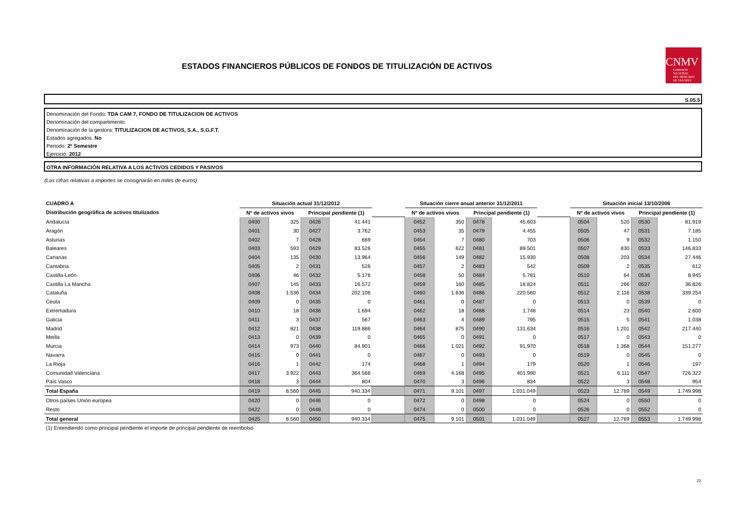ESTADOS FINANCIEROS PÚBLICOS DE FONDOS DE TITULIZACIÓN DE ACTIVOS
CNMV
COMISIÓN
NACIONAL
DEL MERCADO
DE VALORES
S.05.5
Denominación del Fondo: TDA CAM 7, FONDO DE TITULIZACION DE ACTIVOS
Denominación del compartimento:
Denominación de la gestora: TITULIZACION DE ACTIVOS, S.A., S.G.F.T.
Estados agregados: No
Periodo: 2º Semestre
Ejercicio: 2012
OTRA INFORMACIÓN RELATIVA A LOS ACTIVOS CEDIDOS Y PASIVOS
(Las cifras relativas a importes se consignarán en miles de euros)
| CUADRO A | Situación actual 31/12/2012 | | | | | Situación cierre anual anterior 31/12/2011 | | | | | Situación inicial 13/10/2006 | | | |
| Distribución geográfica de activos titulizados | Nº de activos vivos | | Principal pendiente (1) | | | Nº de activos vivos | | Principal pendiente (1) | | | Nº de activos vivos | | Principal pendiente (1) | |
| Andalucía | 0400 | 325 | 0426 | 41.441 | | 0452 | 350 | 0478 | 45.603 | | 0504 | 520 | 0530 | 81.919 |
| Aragón | 0401 | 30 | 0427 | 3.762 | | 0453 | 35 | 0479 | 4.455 | | 0505 | 47 | 0531 | 7.185 |
| Asturias | 0402 | 7 | 0428 | 669 | | 0454 | 7 | 0480 | 703 | | 0506 | 9 | 0532 | 1.150 |
| Baleares | 0403 | 593 | 0429 | 83.526 | | 0455 | 622 | 0481 | 89.501 | | 0507 | 830 | 0533 | 146.833 |
| Canarias | 0404 | 135 | 0430 | 13.964 | | 0456 | 149 | 0482 | 15.930 | | 0508 | 203 | 0534 | 27.446 |
| Cantabria | 0405 | 2 | 0431 | 526 | | 0457 | 2 | 0483 | 542 | | 0509 | 2 | 0535 | 612 |
| Castilla-León | 0406 | 46 | 0432 | 5.176 | | 0458 | 50 | 0484 | 5.781 | | 0510 | 64 | 0536 | 8.945 |
| Castilla La Mancha | 0407 | 145 | 0433 | 16.572 | | 0459 | 160 | 0485 | 18.824 | | 0511 | 266 | 0537 | 36.826 |
| Cataluña | 0408 | 1.536 | 0434 | 202.106 | | 0460 | 1.636 | 0486 | 220.560 | | 0512 | 2.116 | 0538 | 339.254 |
| Ceuta | 0409 | 0 | 0435 | 0 | | 0461 | 0 | 0487 | 0 | | 0513 | 0 | 0539 | 0 |
| Extremadura | 0410 | 18 | 0436 | 1.694 | | 0462 | 18 | 0488 | 1.748 | | 0514 | 23 | 0540 | 2.600 |
| Galicia | 0411 | 3 | 0437 | 567 | | 0463 | 4 | 0489 | 795 | | 0515 | 5 | 0541 | 1.038 |
| Madrid | 0412 | 821 | 0438 | 119.886 | | 0464 | 875 | 0490 | 131.634 | | 0516 | 1.201 | 0542 | 217.440 |
| Meilla | 0413 | 0 | 0439 | 0 | | 0465 | 0 | 0491 | 0 | | 0517 | 0 | 0543 | 0 |
| Murcia | 0414 | 973 | 0440 | 84.901 | | 0466 | 1.021 | 0492 | 91.970 | | 0518 | 1.368 | 0544 | 151.277 |
| Navarra | 0415 | 0 | 0441 | 0 | | 0467 | 0 | 0493 | 0 | | 0519 | 0 | 0545 | 0 |
| La Rioja | 0416 | 1 | 0442 | 174 | | 0468 | 1 | 0494 | 179 | | 0520 | 1 | 0546 | 197 |
| Comunidad Valenciana | 0417 | 3.922 | 0443 | 364.566 | | 0469 | 4.168 | 0495 | 401.990 | | 0521 | 6.111 | 0547 | 726.322 |
| País Vasco | 0418 | 3 | 0444 | 804 | | 0470 | 3 | 0496 | 834 | | 0522 | 3 | 0548 | 954 |
| Total España | 0419 | 8.560 | 0445 | 940.334 | | 0471 | 9.101 | 0497 | 1.031.049 | | 0523 | 12.769 | 0549 | 1.749.998 |
| Otros países Unión europea | 0420 | 0 | 0446 | 0 | | 0472 | 0 | 0498 | 0 | | 0524 | 0 | 0550 | 0 |
| Resto | 0422 | 0 | 0448 | 0 | | 0474 | 0 | 0500 | 0 | | 0526 | 0 | 0552 | 0 |
| Total general | 0425 | 8.560 | 0450 | 940.334 | | 0475 | 9.101 | 0501 | 1.031.049 | | 0527 | 12.769 | 0553 | 1.749.998 |
| (1) Entendiendo como principal pendiente el importe de principal pendiente de reembolso | | | | | | | | | | | | | | |
22